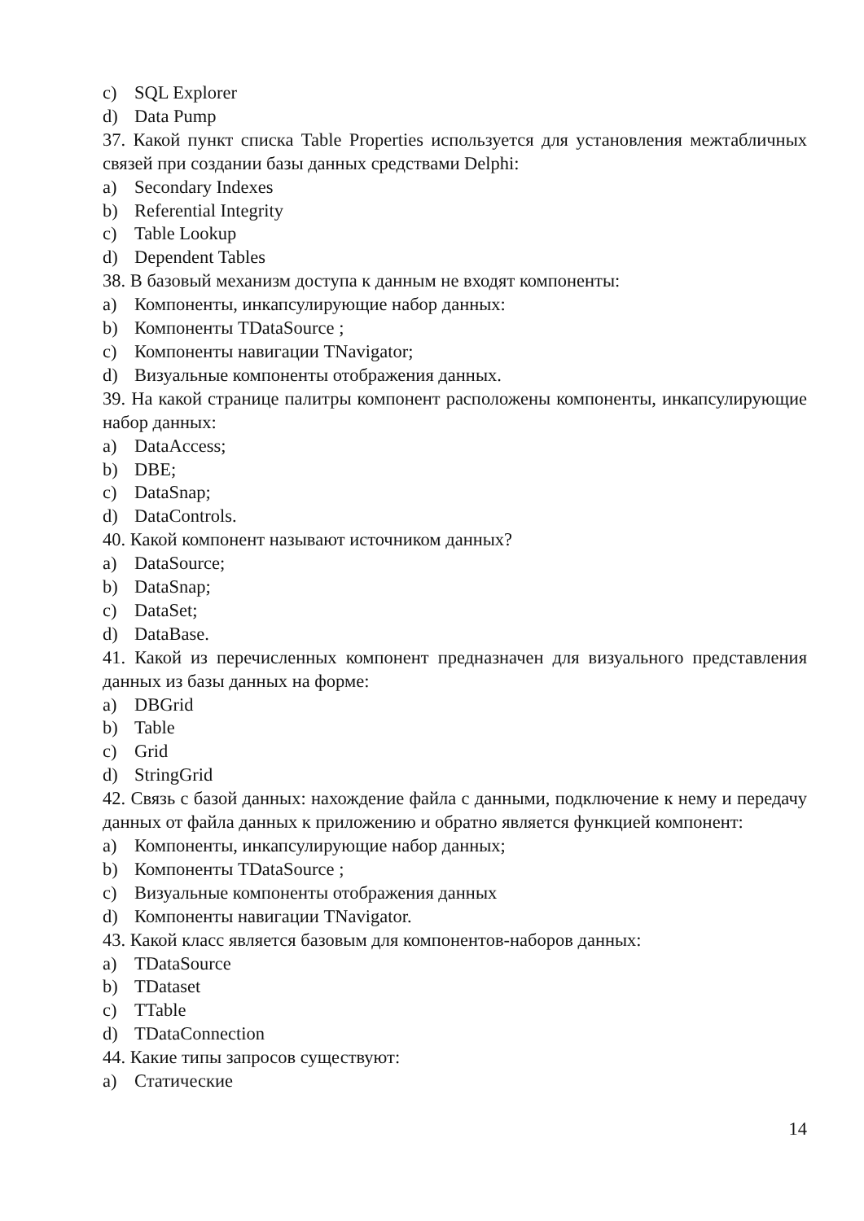c) SQL Explorer
d) Data Pump
37. Какой пункт списка Table Properties используется для установления межтабличных связей при создании базы данных средствами Delphi:
a) Secondary Indexes
b) Referential Integrity
c) Table Lookup
d) Dependent Tables
38. В базовый механизм доступа к данным не входят компоненты:
a) Компоненты, инкапсулирующие набор данных:
b) Компоненты TDataSource ;
c) Компоненты навигации TNavigator;
d) Визуальные компоненты отображения данных.
39. На какой странице палитры компонент расположены компоненты, инкапсулирующие набор данных:
a) DataAccess;
b) DBE;
c) DataSnap;
d) DataControls.
40. Какой компонент называют источником данных?
a) DataSource;
b) DataSnap;
c) DataSet;
d) DataBase.
41. Какой из перечисленных компонент предназначен для визуального представления данных из базы данных на форме:
a) DBGrid
b) Table
c) Grid
d) StringGrid
42. Связь с базой данных: нахождение файла с данными, подключение к нему и передачу данных от файла данных к приложению и обратно является функцией компонент:
a) Компоненты, инкапсулирующие набор данных;
b) Компоненты TDataSource ;
c) Визуальные компоненты отображения данных
d) Компоненты навигации TNavigator.
43. Какой класс является базовым для компонентов-наборов данных:
a) TDataSource
b) TDataset
c) TTable
d) TDataConnection
44. Какие типы запросов существуют:
a) Статические
14